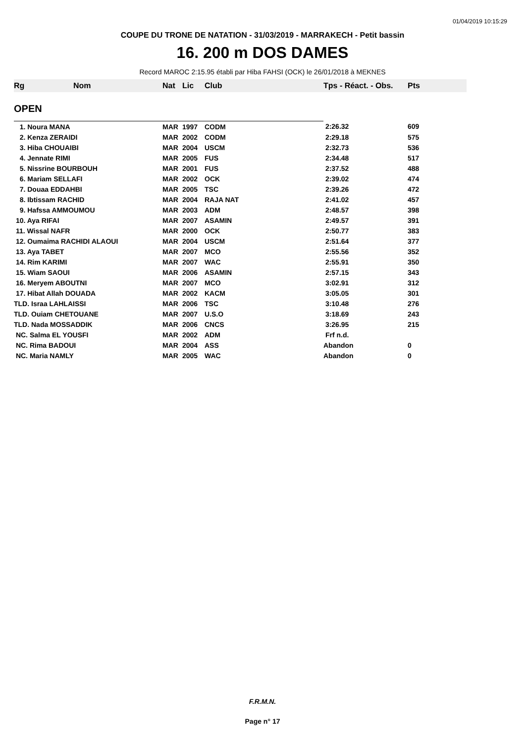01/04/2019 10:15:29
COUPE DU TRONE DE NATATION - 31/03/2019 - MARRAKECH - Petit bassin
16. 200 m DOS DAMES
Record MAROC 2:15.95 établi par Hiba FAHSI (OCK) le 26/01/2018 à MEKNES
| Rg | Nom | Nat | Lic | Club | Tps - Réact. - Obs. | Pts |
| --- | --- | --- | --- | --- | --- | --- |
| OPEN | | | | | | |
| 1. Noura MANA | | MAR | 1997 | CODM | 2:26.32 | 609 |
| 2. Kenza ZERAIDI | | MAR | 2002 | CODM | 2:29.18 | 575 |
| 3. Hiba CHOUAIBI | | MAR | 2004 | USCM | 2:32.73 | 536 |
| 4. Jennate RIMI | | MAR | 2005 | FUS | 2:34.48 | 517 |
| 5. Nissrine BOURBOUH | | MAR | 2001 | FUS | 2:37.52 | 488 |
| 6. Mariam SELLAFI | | MAR | 2002 | OCK | 2:39.02 | 474 |
| 7. Douaa EDDAHBI | | MAR | 2005 | TSC | 2:39.26 | 472 |
| 8. Ibtissam RACHID | | MAR | 2004 | RAJA NAT | 2:41.02 | 457 |
| 9. Hafssa AMMOUMOU | | MAR | 2003 | ADM | 2:48.57 | 398 |
| 10. Aya RIFAI | | MAR | 2007 | ASAMIN | 2:49.57 | 391 |
| 11. Wissal NAFR | | MAR | 2000 | OCK | 2:50.77 | 383 |
| 12. Oumaima RACHIDI ALAOUI | | MAR | 2004 | USCM | 2:51.64 | 377 |
| 13. Aya TABET | | MAR | 2007 | MCO | 2:55.56 | 352 |
| 14. Rim KARIMI | | MAR | 2007 | WAC | 2:55.91 | 350 |
| 15. Wiam SAOUI | | MAR | 2006 | ASAMIN | 2:57.15 | 343 |
| 16. Meryem ABOUTNI | | MAR | 2007 | MCO | 3:02.91 | 312 |
| 17. Hibat Allah DOUADA | | MAR | 2002 | KACM | 3:05.05 | 301 |
| TLD. Israa LAHLAISSI | | MAR | 2006 | TSC | 3:10.48 | 276 |
| TLD. Ouiam CHETOUANE | | MAR | 2007 | U.S.O | 3:18.69 | 243 |
| TLD. Nada MOSSADDIK | | MAR | 2006 | CNCS | 3:26.95 | 215 |
| NC. Salma EL YOUSFI | | MAR | 2002 | ADM | Frf n.d. | |
| NC. Rima BADOUI | | MAR | 2004 | ASS | Abandon | 0 |
| NC. Maria NAMLY | | MAR | 2005 | WAC | Abandon | 0 |
F.R.M.N.
Page n° 17